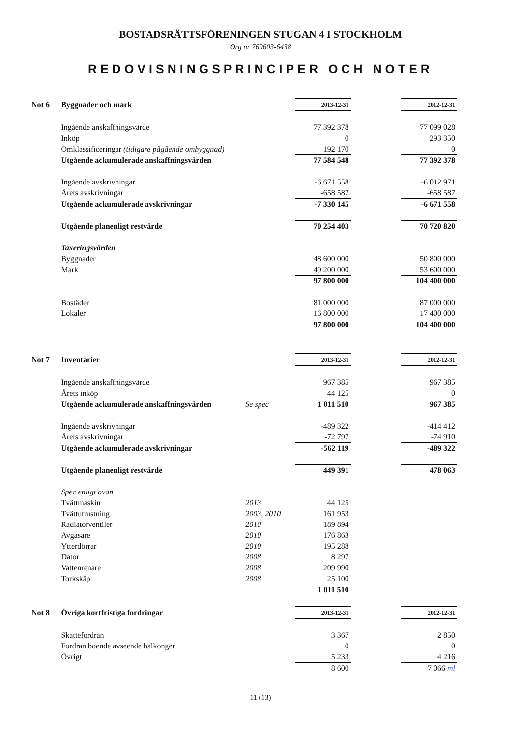BOSTADSRÄTTSFÖRENINGEN STUGAN 4 I STOCKHOLM
Org nr 769603-6438
REDOVISNINGSPRINCIPER OCH NOTER
| Not 6 | Byggnader och mark | | 2013-12-31 | | 2012-12-31 |
| | Ingående anskaffningsvärde | | 77 392 378 | | 77 099 028 |
| | Inköp | | 0 | | 293 350 |
| | Omklassificeringar (tidigare pågående ombyggnad) | | 192 170 | | 0 |
| | Utgående ackumulerade anskaffningsvärden | | 77 584 548 | | 77 392 378 |
| | Ingående avskrivningar | | -6 671 558 | | -6 012 971 |
| | Årets avskrivningar | | -658 587 | | -658 587 |
| | Utgående ackumulerade avskrivningar | | -7 330 145 | | -6 671 558 |
| | Utgående planenligt restvärde | | 70 254 403 | | 70 720 820 |
| | Taxeringsvärden | | | | |
| | Byggnader | | 48 600 000 | | 50 800 000 |
| | Mark | | 49 200 000 | | 53 600 000 |
| | | | 97 800 000 | | 104 400 000 |
| | Bostäder | | 81 000 000 | | 87 000 000 |
| | Lokaler | | 16 800 000 | | 17 400 000 |
| | | | 97 800 000 | | 104 400 000 |
| Not 7 | Inventarier | | 2013-12-31 | | 2012-12-31 |
| | Ingående anskaffningsvärde | | 967 385 | | 967 385 |
| | Årets inköp | | 44 125 | | 0 |
| | Utgående ackumulerade anskaffningsvärden | Se spec | 1 011 510 | | 967 385 |
| | Ingående avskrivningar | | -489 322 | | -414 412 |
| | Årets avskrivningar | | -72 797 | | -74 910 |
| | Utgående ackumulerade avskrivningar | | -562 119 | | -489 322 |
| | Utgående planenligt restvärde | | 449 391 | | 478 063 |
| | Spec enligt ovan | | | | |
| | Tvättmaskin | 2013 | 44 125 | | |
| | Tvättutrustning | 2003, 2010 | 161 953 | | |
| | Radiatorventiler | 2010 | 189 894 | | |
| | Avgasare | 2010 | 176 863 | | |
| | Ytterdörrar | 2010 | 195 288 | | |
| | Dator | 2008 | 8 297 | | |
| | Vattenrenare | 2008 | 209 990 | | |
| | Torkskåp | 2008 | 25 100 | | |
| | | | 1 011 510 | | |
| Not 8 | Övriga kortfristiga fordringar | | 2013-12-31 | | 2012-12-31 |
| | Skattefordran | | 3 367 | | 2 850 |
| | Fordran boende avseende balkonger | | 0 | | 0 |
| | Övrigt | | 5 233 | | 4 216 |
| | | | 8 600 | | 7 066 ml |
11 (13)